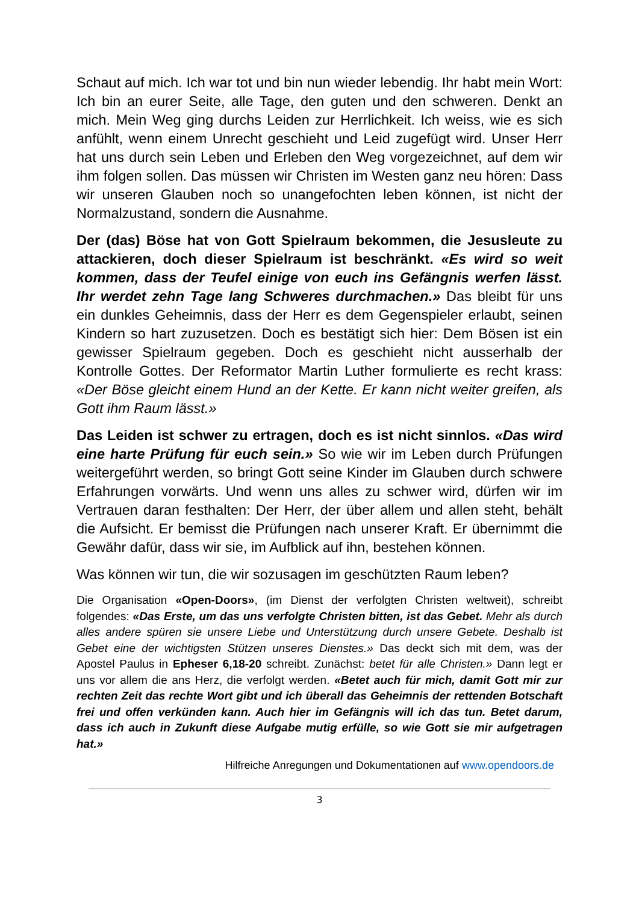Schaut auf mich. Ich war tot und bin nun wieder lebendig. Ihr habt mein Wort: Ich bin an eurer Seite, alle Tage, den guten und den schweren. Denkt an mich. Mein Weg ging durchs Leiden zur Herrlichkeit. Ich weiss, wie es sich anfühlt, wenn einem Unrecht geschieht und Leid zugefügt wird. Unser Herr hat uns durch sein Leben und Erleben den Weg vorgezeichnet, auf dem wir ihm folgen sollen. Das müssen wir Christen im Westen ganz neu hören: Dass wir unseren Glauben noch so unangefochten leben können, ist nicht der Normalzustand, sondern die Ausnahme.
Der (das) Böse hat von Gott Spielraum bekommen, die Jesusleute zu attackieren, doch dieser Spielraum ist beschränkt. «Es wird so weit kommen, dass der Teufel einige von euch ins Gefängnis werfen lässt. Ihr werdet zehn Tage lang Schweres durchmachen.» Das bleibt für uns ein dunkles Geheimnis, dass der Herr es dem Gegenspieler erlaubt, seinen Kindern so hart zuzusetzen. Doch es bestätigt sich hier: Dem Bösen ist ein gewisser Spielraum gegeben. Doch es geschieht nicht ausserhalb der Kontrolle Gottes. Der Reformator Martin Luther formulierte es recht krass: «Der Böse gleicht einem Hund an der Kette. Er kann nicht weiter greifen, als Gott ihm Raum lässt.»
Das Leiden ist schwer zu ertragen, doch es ist nicht sinnlos. «Das wird eine harte Prüfung für euch sein.» So wie wir im Leben durch Prüfungen weitergeführt werden, so bringt Gott seine Kinder im Glauben durch schwere Erfahrungen vorwärts. Und wenn uns alles zu schwer wird, dürfen wir im Vertrauen daran festhalten: Der Herr, der über allem und allen steht, behält die Aufsicht. Er bemisst die Prüfungen nach unserer Kraft. Er übernimmt die Gewähr dafür, dass wir sie, im Aufblick auf ihn, bestehen können.
Was können wir tun, die wir sozusagen im geschützten Raum leben?
Die Organisation «Open-Doors», (im Dienst der verfolgten Christen weltweit), schreibt folgendes: «Das Erste, um das uns verfolgte Christen bitten, ist das Gebet. Mehr als durch alles andere spüren sie unsere Liebe und Unterstützung durch unsere Gebete. Deshalb ist Gebet eine der wichtigsten Stützen unseres Dienstes.» Das deckt sich mit dem, was der Apostel Paulus in Epheser 6,18-20 schreibt. Zunächst: betet für alle Christen.» Dann legt er uns vor allem die ans Herz, die verfolgt werden. «Betet auch für mich, damit Gott mir zur rechten Zeit das rechte Wort gibt und ich überall das Geheimnis der rettenden Botschaft frei und offen verkünden kann. Auch hier im Gefängnis will ich das tun. Betet darum, dass ich auch in Zukunft diese Aufgabe mutig erfülle, so wie Gott sie mir aufgetragen hat.»
Hilfreiche Anregungen und Dokumentationen auf www.opendoors.de
3